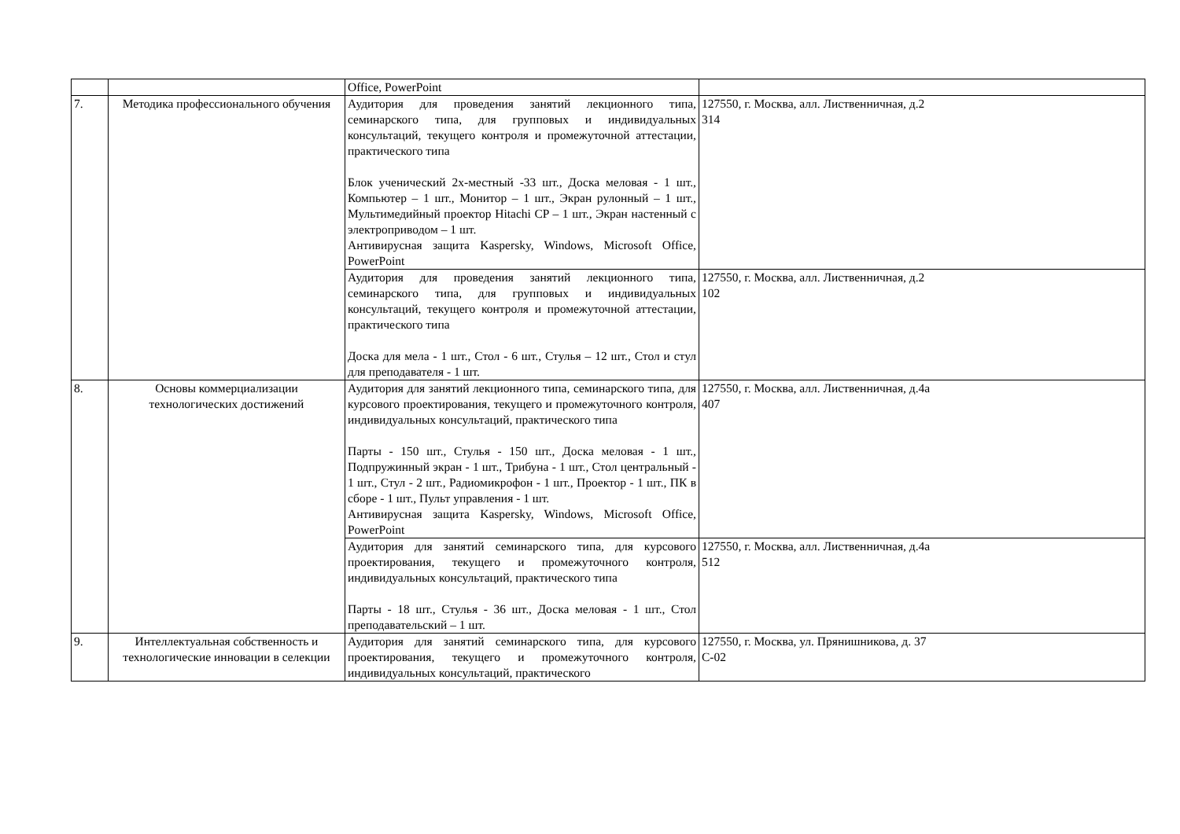| | | Office, PowerPoint | |
| 7. | Методика профессионального обучения | Аудитория для проведения занятий лекционного типа, семинарского типа, для групповых и индивидуальных консультаций, текущего контроля и промежуточной аттестации, практического типа Блок ученический 2х-местный -33 шт., Доска меловая - 1 шт., Компьютер – 1 шт., Монитор – 1 шт., Экран рулонный – 1 шт., Мультимедийный проектор Hitachi CP – 1 шт., Экран настенный с электроприводом – 1 шт. Антивирусная защита Kaspersky, Windows, Microsoft Office, PowerPoint | 127550, г. Москва, алл. Лиственничная, д.2 314 |
| | | Аудитория для проведения занятий лекционного типа, семинарского типа, для групповых и индивидуальных консультаций, текущего контроля и промежуточной аттестации, практического типа Доска для мела - 1 шт., Стол - 6 шт., Стулья – 12 шт., Стол и стул для преподавателя - 1 шт. | 127550, г. Москва, алл. Лиственничная, д.2 102 |
| 8. | Основы коммерциализации технологических достижений | Аудитория для занятий лекционного типа, семинарского типа, для курсового проектирования, текущего и промежуточного контроля, индивидуальных консультаций, практического типа Парты - 150 шт., Стулья - 150 шт., Доска меловая - 1 шт., Подпружинный экран - 1 шт., Трибуна - 1 шт., Стол центральный - 1 шт., Стул - 2 шт., Радиомикрофон - 1 шт., Проектор - 1 шт., ПК в сборе - 1 шт., Пульт управления - 1 шт. Антивирусная защита Kaspersky, Windows, Microsoft Office, PowerPoint | 127550, г. Москва, алл. Лиственничная, д.4а 407 |
| | | Аудитория для занятий семинарского типа, для курсового проектирования, текущего и промежуточного контроля, индивидуальных консультаций, практического типа Парты - 18 шт., Стулья - 36 шт., Доска меловая - 1 шт., Стол преподавательский – 1 шт. | 127550, г. Москва, алл. Лиственничная, д.4а 512 |
| 9. | Интеллектуальная собственность и технологические инновации в селекции | Аудитория для занятий семинарского типа, для курсового проектирования, текущего и промежуточного контроля, индивидуальных консультаций, практического | 127550, г. Москва, ул. Прянишникова, д. 37 С-02 |